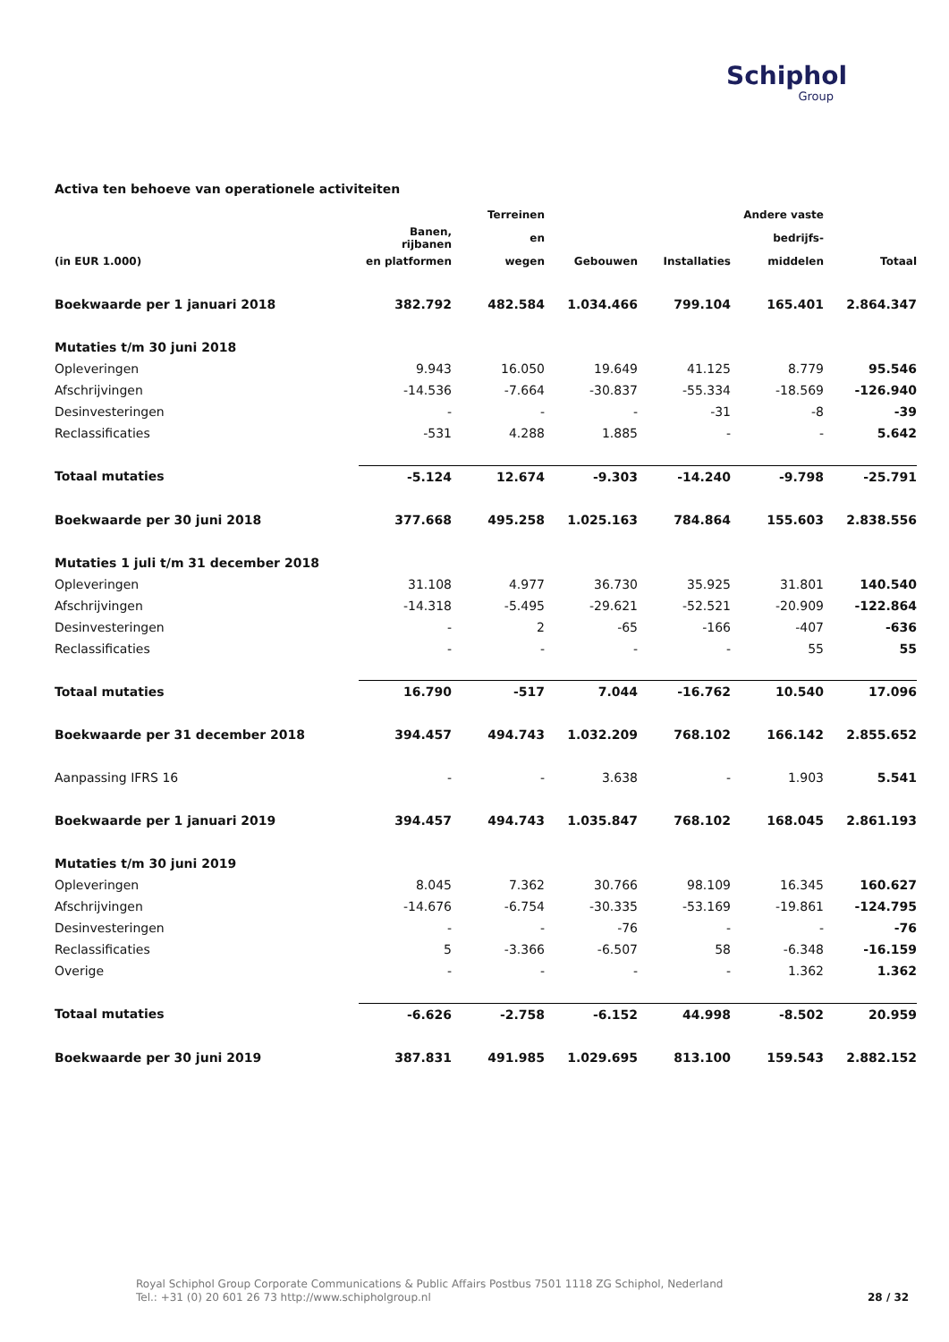Schiphol
Group
Activa ten behoeve van operationele activiteiten
| | | Terreinen | | | Andere vaste | |
| --- | --- | --- | --- | --- | --- | --- |
| | Banen, rijbanen | en | | | bedrijfs- | |
| (in EUR 1.000) | en platformen | wegen | Gebouwen | Installaties | middelen | Totaal |
| Boekwaarde per 1 januari 2018 | 382.792 | 482.584 | 1.034.466 | 799.104 | 165.401 | 2.864.347 |
| Mutaties t/m 30 juni 2018 | | | | | | |
| Opleveringen | 9.943 | 16.050 | 19.649 | 41.125 | 8.779 | 95.546 |
| Afschrijvingen | -14.536 | -7.664 | -30.837 | -55.334 | -18.569 | -126.940 |
| Desinvesteringen | - | - | - | -31 | -8 | -39 |
| Reclassificaties | -531 | 4.288 | 1.885 | - | - | 5.642 |
| Totaal mutaties | -5.124 | 12.674 | -9.303 | -14.240 | -9.798 | -25.791 |
| Boekwaarde per 30 juni 2018 | 377.668 | 495.258 | 1.025.163 | 784.864 | 155.603 | 2.838.556 |
| Mutaties 1 juli t/m 31 december 2018 | | | | | | |
| Opleveringen | 31.108 | 4.977 | 36.730 | 35.925 | 31.801 | 140.540 |
| Afschrijvingen | -14.318 | -5.495 | -29.621 | -52.521 | -20.909 | -122.864 |
| Desinvesteringen | - | 2 | -65 | -166 | -407 | -636 |
| Reclassificaties | - | - | - | - | 55 | 55 |
| Totaal mutaties | 16.790 | -517 | 7.044 | -16.762 | 10.540 | 17.096 |
| Boekwaarde per 31 december 2018 | 394.457 | 494.743 | 1.032.209 | 768.102 | 166.142 | 2.855.652 |
| Aanpassing IFRS 16 | - | - | 3.638 | - | 1.903 | 5.541 |
| Boekwaarde per 1 januari 2019 | 394.457 | 494.743 | 1.035.847 | 768.102 | 168.045 | 2.861.193 |
| Mutaties t/m 30 juni 2019 | | | | | | |
| Opleveringen | 8.045 | 7.362 | 30.766 | 98.109 | 16.345 | 160.627 |
| Afschrijvingen | -14.676 | -6.754 | -30.335 | -53.169 | -19.861 | -124.795 |
| Desinvesteringen | - | - | -76 | - | - | -76 |
| Reclassificaties | 5 | -3.366 | -6.507 | 58 | -6.348 | -16.159 |
| Overige | - | - | - | - | 1.362 | 1.362 |
| Totaal mutaties | -6.626 | -2.758 | -6.152 | 44.998 | -8.502 | 20.959 |
| Boekwaarde per 30 juni 2019 | 387.831 | 491.985 | 1.029.695 | 813.100 | 159.543 | 2.882.152 |
Royal Schiphol Group Corporate Communications & Public Affairs Postbus 7501 1118 ZG Schiphol, Nederland
Tel.: +31 (0) 20 601 26 73 http://www.schipholgroup.nl
28 / 32